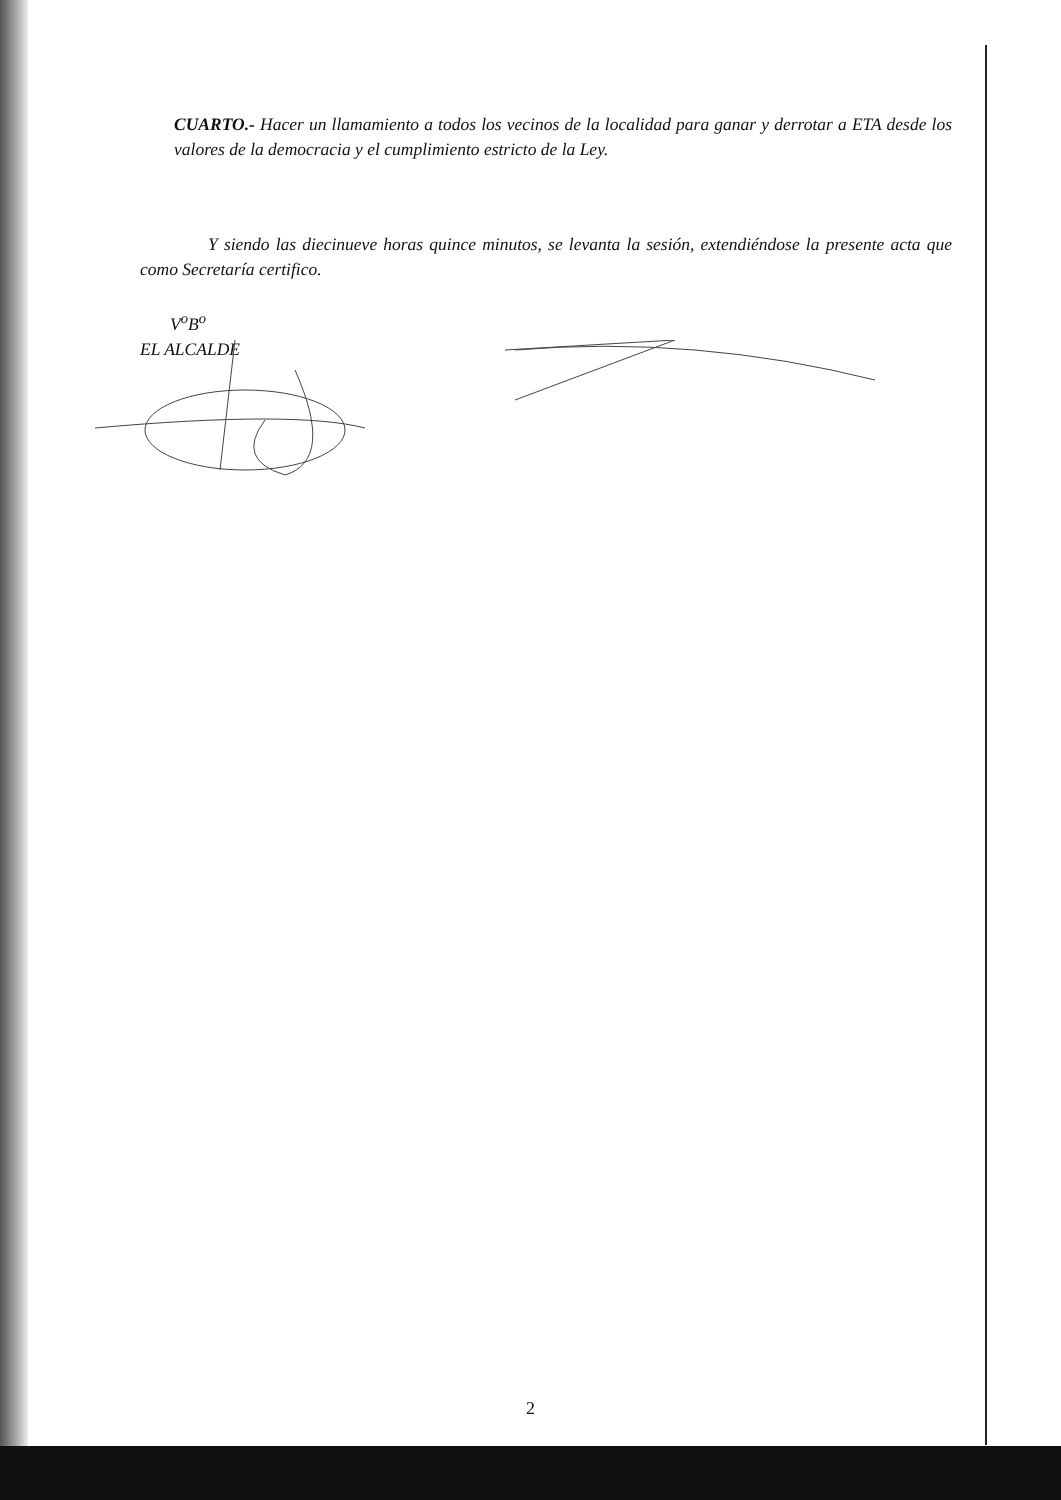CUARTO.- Hacer un llamamiento a todos los vecinos de la localidad para ganar y derrotar a ETA desde los valores de la democracia y el cumplimiento estricto de la Ley.
Y siendo las diecinueve horas quince minutos, se levanta la sesión, extendiéndose la presente acta que como Secretaría certifico.
V<sup>o</sup>B<sup>o</sup>
EL ALCALDE
2